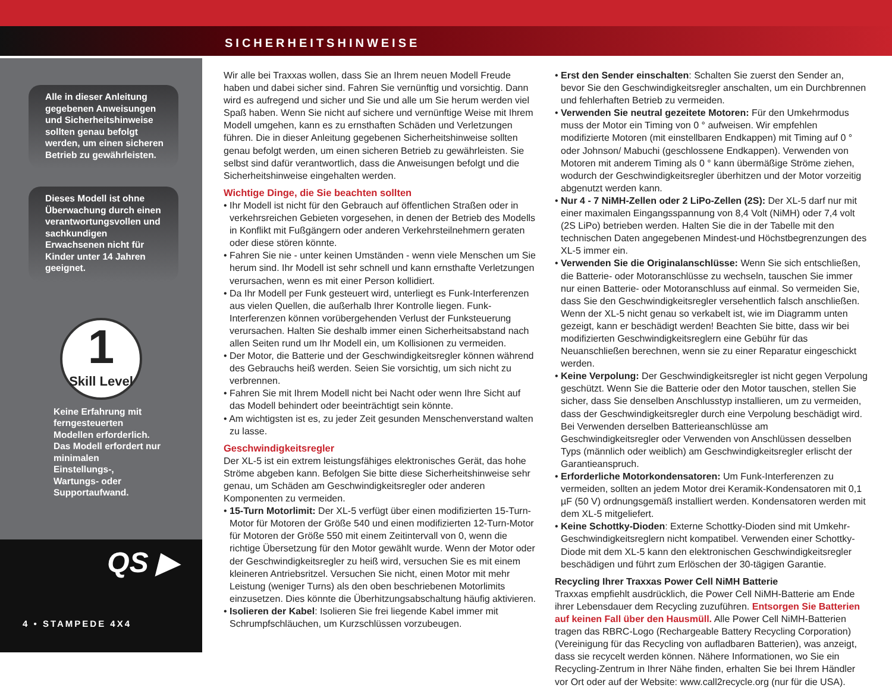SICHERHEITSHINWEISE
Alle in dieser Anleitung gegebenen Anweisungen und Sicherheitshinweise sollten genau befolgt werden, um einen sicheren Betrieb zu gewährleisten.
Dieses Modell ist ohne Überwachung durch einen verantwortungsvollen und sachkundigen Erwachsenen nicht für Kinder unter 14 Jahren geeignet.
1
Skill Level
Keine Erfahrung mit ferngesteuerten Modellen erforderlich. Das Modell erfordert nur minimalen Einstellungs-, Wartungs- oder Supportaufwand.
QS ▶
4 • STAMPEDE 4X4
Wir alle bei Traxxas wollen, dass Sie an Ihrem neuen Modell Freude haben und dabei sicher sind. Fahren Sie vernünftig und vorsichtig. Dann wird es aufregend und sicher und Sie und alle um Sie herum werden viel Spaß haben. Wenn Sie nicht auf sichere und vernünftige Weise mit Ihrem Modell umgehen, kann es zu ernsthaften Schäden und Verletzungen führen. Die in dieser Anleitung gegebenen Sicherheitshinweise sollten genau befolgt werden, um einen sicheren Betrieb zu gewährleisten. Sie selbst sind dafür verantwortlich, dass die Anweisungen befolgt und die Sicherheitshinweise eingehalten werden.
Wichtige Dinge, die Sie beachten sollten
• Ihr Modell ist nicht für den Gebrauch auf öffentlichen Straßen oder in verkehrsreichen Gebieten vorgesehen, in denen der Betrieb des Modells in Konflikt mit Fußgängern oder anderen Verkehrsteilnehmern geraten oder diese stören könnte.
• Fahren Sie nie - unter keinen Umständen - wenn viele Menschen um Sie herum sind. Ihr Modell ist sehr schnell und kann ernsthafte Verletzungen verursachen, wenn es mit einer Person kollidiert.
• Da Ihr Modell per Funk gesteuert wird, unterliegt es Funk-Interferenzen aus vielen Quellen, die außerhalb Ihrer Kontrolle liegen. Funk-Interferenzen können vorübergehenden Verlust der Funksteuerung verursachen. Halten Sie deshalb immer einen Sicherheitsabstand nach allen Seiten rund um Ihr Modell ein, um Kollisionen zu vermeiden.
• Der Motor, die Batterie und der Geschwindigkeitsregler können während des Gebrauchs heiß werden. Seien Sie vorsichtig, um sich nicht zu verbrennen.
• Fahren Sie mit Ihrem Modell nicht bei Nacht oder wenn Ihre Sicht auf das Modell behindert oder beeinträchtigt sein könnte.
• Am wichtigsten ist es, zu jeder Zeit gesunden Menschenverstand walten zu lasse.
Geschwindigkeitsregler
Der XL-5 ist ein extrem leistungsfähiges elektronisches Gerät, das hohe Ströme abgeben kann. Befolgen Sie bitte diese Sicherheitshinweise sehr genau, um Schäden am Geschwindigkeitsregler oder anderen Komponenten zu vermeiden.
• 15-Turn Motorlimit: Der XL-5 verfügt über einen modifizierten 15-Turn-Motor für Motoren der Größe 540 und einen modifizierten 12-Turn-Motor für Motoren der Größe 550 mit einem Zeitintervall von 0, wenn die richtige Übersetzung für den Motor gewählt wurde. Wenn der Motor oder der Geschwindigkeitsregler zu heiß wird, versuchen Sie es mit einem kleineren Antriebsritzel. Versuchen Sie nicht, einen Motor mit mehr Leistung (weniger Turns) als den oben beschriebenen Motorlimits einzusetzen. Dies könnte die Überhitzungsabschaltung häufig aktivieren.
• Isolieren der Kabel: Isolieren Sie frei liegende Kabel immer mit Schrumpfschläuchen, um Kurzschlüssen vorzubeugen.
• Erst den Sender einschalten: Schalten Sie zuerst den Sender an, bevor Sie den Geschwindigkeitsregler anschalten, um ein Durchbrennen und fehlerhaften Betrieb zu vermeiden.
• Verwenden Sie neutral gezeitete Motoren: Für den Umkehrmodus muss der Motor ein Timing von 0 ° aufweisen. Wir empfehlen modifizierte Motoren (mit einstellbaren Endkappen) mit Timing auf 0 ° oder Johnson/ Mabuchi (geschlossene Endkappen). Verwenden von Motoren mit anderem Timing als 0 ° kann übermäßige Ströme ziehen, wodurch der Geschwindigkeitsregler überhitzen und der Motor vorzeitig abgenutzt werden kann.
• Nur 4 - 7 NiMH-Zellen oder 2 LiPo-Zellen (2S): Der XL-5 darf nur mit einer maximalen Eingangsspannung von 8,4 Volt (NiMH) oder 7,4 volt (2S LiPo) betrieben werden. Halten Sie die in der Tabelle mit den technischen Daten angegebenen Mindest-und Höchstbegrenzungen des XL-5 immer ein.
• Verwenden Sie die Originalanschlüsse: Wenn Sie sich entschließen, die Batterie- oder Motoranschlüsse zu wechseln, tauschen Sie immer nur einen Batterie- oder Motoranschluss auf einmal. So vermeiden Sie, dass Sie den Geschwindigkeitsregler versehentlich falsch anschließen. Wenn der XL-5 nicht genau so verkabelt ist, wie im Diagramm unten gezeigt, kann er beschädigt werden! Beachten Sie bitte, dass wir bei modifizierten Geschwindigkeitsreglern eine Gebühr für das Neuanschließen berechnen, wenn sie zu einer Reparatur eingeschickt werden.
• Keine Verpolung: Der Geschwindigkeitsregler ist nicht gegen Verpolung geschützt. Wenn Sie die Batterie oder den Motor tauschen, stellen Sie sicher, dass Sie denselben Anschlusstyp installieren, um zu vermeiden, dass der Geschwindigkeitsregler durch eine Verpolung beschädigt wird. Bei Verwenden derselben Batterieanschlüsse am Geschwindigkeitsregler oder Verwenden von Anschlüssen desselben Typs (männlich oder weiblich) am Geschwindigkeitsregler erlischt der Garantieanspruch.
• Erforderliche Motorkondensatoren: Um Funk-Interferenzen zu vermeiden, sollten an jedem Motor drei Keramik-Kondensatoren mit 0,1 µF (50 V) ordnungsgemäß installiert werden. Kondensatoren werden mit dem XL-5 mitgeliefert.
• Keine Schottky-Dioden: Externe Schottky-Dioden sind mit Umkehr-Geschwindigkeitsreglern nicht kompatibel. Verwenden einer Schottky-Diode mit dem XL-5 kann den elektronischen Geschwindigkeitsregler beschädigen und führt zum Erlöschen der 30-tägigen Garantie.
Recycling Ihrer Traxxas Power Cell NiMH Batterie
Traxxas empfiehlt ausdrücklich, die Power Cell NiMH-Batterie am Ende ihrer Lebensdauer dem Recycling zuzuführen. Entsorgen Sie Batterien auf keinen Fall über den Hausmüll. Alle Power Cell NiMH-Batterien tragen das RBRC-Logo (Rechargeable Battery Recycling Corporation) (Vereinigung für das Recycling von aufladbaren Batterien), was anzeigt, dass sie recycelt werden können. Nähere Informationen, wo Sie ein Recycling-Zentrum in Ihrer Nähe finden, erhalten Sie bei Ihrem Händler vor Ort oder auf der Website: www.call2recycle.org (nur für die USA).